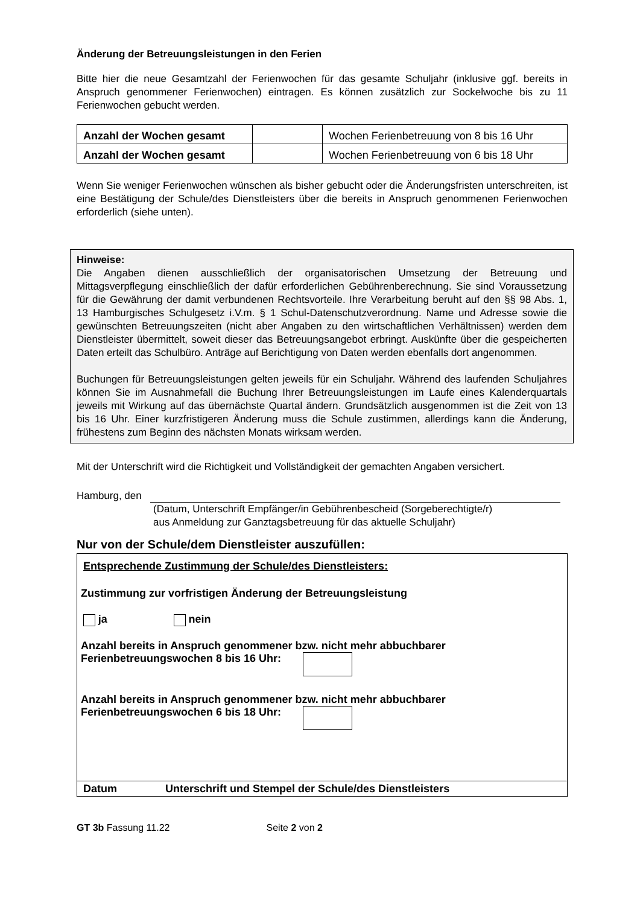Änderung der Betreuungsleistungen in den Ferien
Bitte hier die neue Gesamtzahl der Ferienwochen für das gesamte Schuljahr (inklusive ggf. bereits in Anspruch genommener Ferienwochen) eintragen. Es können zusätzlich zur Sockelwoche bis zu 11 Ferienwochen gebucht werden.
| Anzahl der Wochen gesamt | | Wochen Ferienbetreuung von 8 bis 16 Uhr |
| Anzahl der Wochen gesamt | | Wochen Ferienbetreuung von 6 bis 18 Uhr |
Wenn Sie weniger Ferienwochen wünschen als bisher gebucht oder die Änderungsfristen unterschreiten, ist eine Bestätigung der Schule/des Dienstleisters über die bereits in Anspruch genommenen Ferienwochen erforderlich (siehe unten).
Hinweise:
Die Angaben dienen ausschließlich der organisatorischen Umsetzung der Betreuung und Mittagsverpflegung einschließlich der dafür erforderlichen Gebührenberechnung. Sie sind Voraussetzung für die Gewährung der damit verbundenen Rechtsvorteile. Ihre Verarbeitung beruht auf den §§ 98 Abs. 1, 13 Hamburgisches Schulgesetz i.V.m. § 1 Schul-Datenschutzverordnung. Name und Adresse sowie die gewünschten Betreuungszeiten (nicht aber Angaben zu den wirtschaftlichen Verhältnissen) werden dem Dienstleister übermittelt, soweit dieser das Betreuungsangebot erbringt. Auskünfte über die gespeicherten Daten erteilt das Schulbüro. Anträge auf Berichtigung von Daten werden ebenfalls dort angenommen.
Buchungen für Betreuungsleistungen gelten jeweils für ein Schuljahr. Während des laufenden Schuljahres können Sie im Ausnahmefall die Buchung Ihrer Betreuungsleistungen im Laufe eines Kalenderquartals jeweils mit Wirkung auf das übernächste Quartal ändern. Grundsätzlich ausgenommen ist die Zeit von 13 bis 16 Uhr. Einer kurzfristigeren Änderung muss die Schule zustimmen, allerdings kann die Änderung, frühestens zum Beginn des nächsten Monats wirksam werden.
Mit der Unterschrift wird die Richtigkeit und Vollständigkeit der gemachten Angaben versichert.
Hamburg, den
(Datum, Unterschrift Empfänger/in Gebührenbescheid (Sorgeberechtigte/r)
aus Anmeldung zur Ganztagsbetreuung für das aktuelle Schuljahr)
Nur von der Schule/dem Dienstleister auszufüllen:
Entsprechende Zustimmung der Schule/des Dienstleisters:
Zustimmung zur vorfristigen Änderung der Betreuungsleistung
ja nein
Anzahl bereits in Anspruch genommener bzw. nicht mehr abbuchbarer Ferienbetreuungswochen 8 bis 16 Uhr:
Anzahl bereits in Anspruch genommener bzw. nicht mehr abbuchbarer Ferienbetreuungswochen 6 bis 18 Uhr:
Datum Unterschrift und Stempel der Schule/des Dienstleisters
GT 3b Fassung 11.22 Seite 2 von 2